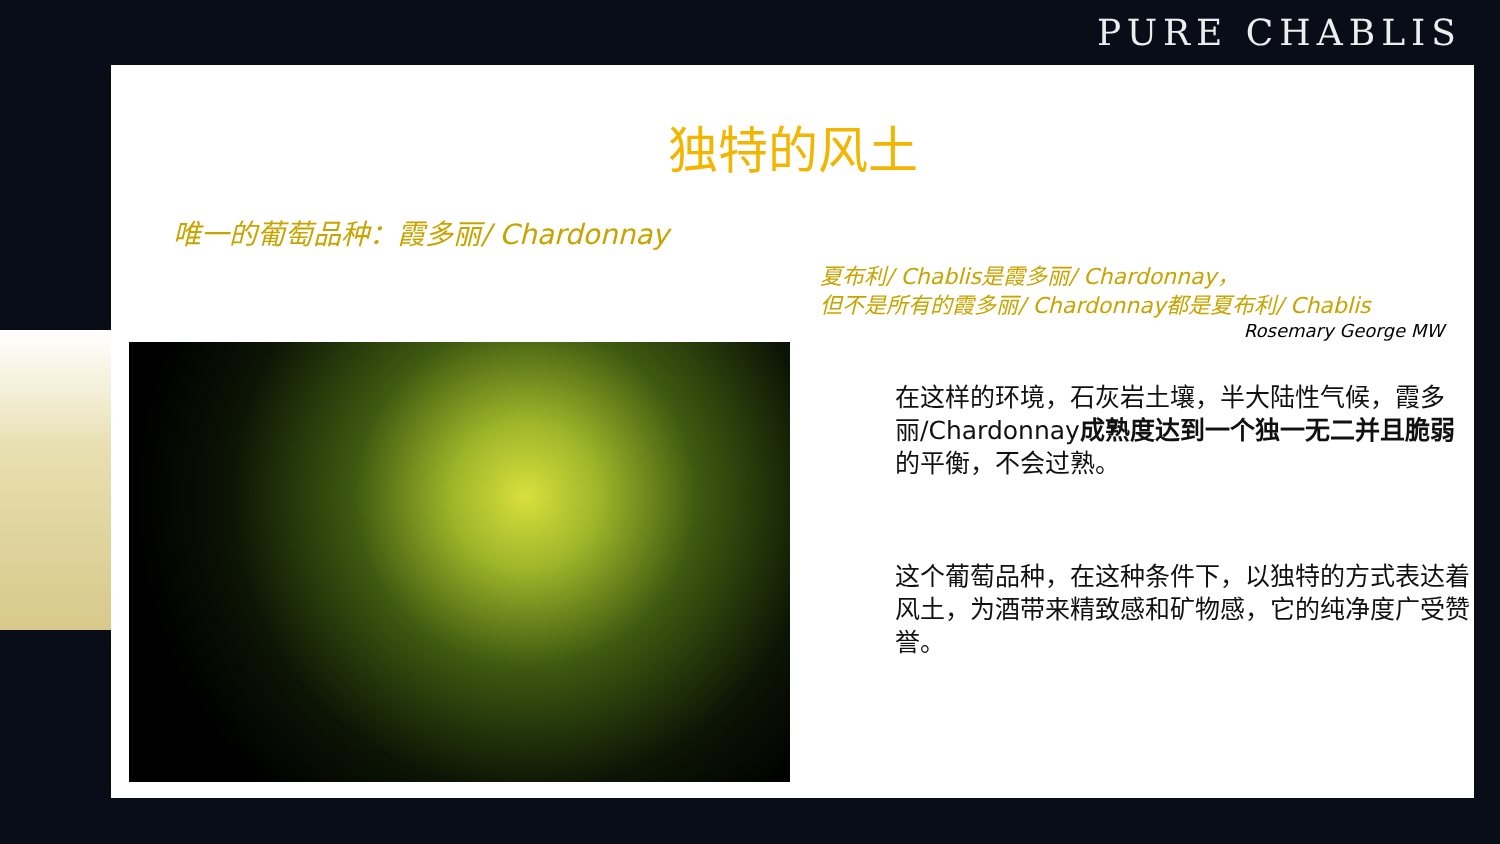PURE CHABLIS
独特的风土
唯一的葡萄品种：霞多丽/ Chardonnay
夏布利/ Chablis是霞多丽/ Chardonnay，
但不是所有的霞多丽/ Chardonnay都是夏布利/ Chablis
Rosemary George MW
在这样的环境，石灰岩土壤，半大陆性气候，霞多丽/Chardonnay成熟度达到一个独一无二并且脆弱的平衡，不会过熟。
这个葡萄品种，在这种条件下，以独特的方式表达着风土，为酒带来精致感和矿物感，它的纯净度广受赞誉。